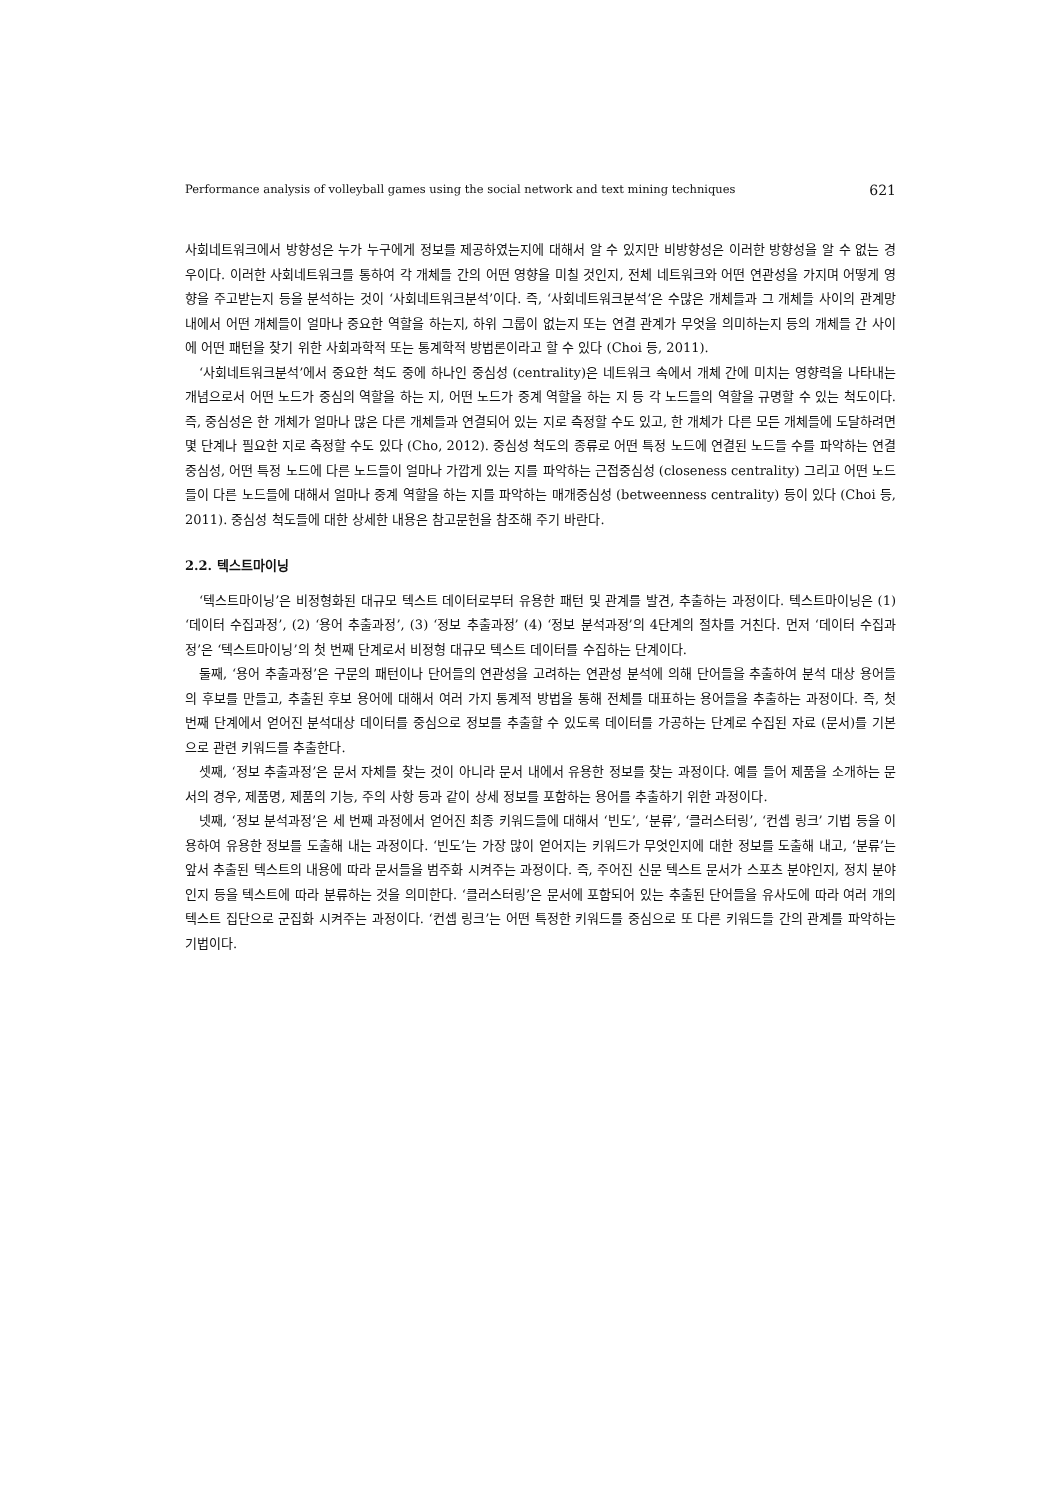Performance analysis of volleyball games using the social network and text mining techniques 621
사회네트워크에서 방향성은 누가 누구에게 정보를 제공하였는지에 대해서 알 수 있지만 비방향성은 이러한 방향성을 알 수 없는 경우이다. 이러한 사회네트워크를 통하여 각 개체들 간의 어떤 영향을 미칠 것인지, 전체 네트워크와 어떤 연관성을 가지며 어떻게 영향을 주고받는지 등을 분석하는 것이 ‘사회네트워크분석’이다. 즉, ‘사회네트워크분석’은 수많은 개체들과 그 개체들 사이의 관계망 내에서 어떤 개체들이 얼마나 중요한 역할을 하는지, 하위 그룹이 없는지 또는 연결 관계가 무엇을 의미하는지 등의 개체들 간 사이에 어떤 패턴을 찾기 위한 사회과학적 또는 통계학적 방법론이라고 할 수 있다 (Choi 등, 2011).
‘사회네트워크분석’에서 중요한 척도 중에 하나인 중심성 (centrality)은 네트워크 속에서 개체 간에 미치는 영향력을 나타내는 개념으로서 어떤 노드가 중심의 역할을 하는 지, 어떤 노드가 중계 역할을 하는 지 등 각 노드들의 역할을 규명할 수 있는 척도이다. 즉, 중심성은 한 개체가 얼마나 많은 다른 개체들과 연결되어 있는 지로 측정할 수도 있고, 한 개체가 다른 모든 개체들에 도달하려면 몇 단계나 필요한 지로 측정할 수도 있다 (Cho, 2012). 중심성 척도의 종류로 어떤 특정 노드에 연결된 노드들 수를 파악하는 연결중심성, 어떤 특정 노드에 다른 노드들이 얼마나 가깝게 있는 지를 파악하는 근접중심성 (closeness centrality) 그리고 어떤 노드들이 다른 노드들에 대해서 얼마나 중계 역할을 하는 지를 파악하는 매개중심성 (betweenness centrality) 등이 있다 (Choi 등, 2011). 중심성 척도들에 대한 상세한 내용은 참고문헌을 참조해 주기 바란다.
2.2. 텍스트마이닝
‘텍스트마이닝’은 비정형화된 대규모 텍스트 데이터로부터 유용한 패턴 및 관계를 발견, 추출하는 과정이다. 텍스트마이닝은 (1) ‘데이터 수집과정’, (2) ‘용어 추출과정’, (3) ‘정보 추출과정’ (4) ‘정보 분석과정’의 4단계의 절차를 거친다. 먼저 ‘데이터 수집과정’은 ‘텍스트마이닝’의 첫 번째 단계로서 비정형 대규모 텍스트 데이터를 수집하는 단계이다.
둘째, ‘용어 추출과정’은 구문의 패턴이나 단어들의 연관성을 고려하는 연관성 분석에 의해 단어들을 추출하여 분석 대상 용어들의 후보를 만들고, 추출된 후보 용어에 대해서 여러 가지 통계적 방법을 통해 전체를 대표하는 용어들을 추출하는 과정이다. 즉, 첫 번째 단계에서 얻어진 분석대상 데이터를 중심으로 정보를 추출할 수 있도록 데이터를 가공하는 단계로 수집된 자료 (문서)를 기본으로 관련 키워드를 추출한다.
셋째, ‘정보 추출과정’은 문서 자체를 찾는 것이 아니라 문서 내에서 유용한 정보를 찾는 과정이다. 예를 들어 제품을 소개하는 문서의 경우, 제품명, 제품의 기능, 주의 사항 등과 같이 상세 정보를 포함하는 용어를 추출하기 위한 과정이다.
넷째, ‘정보 분석과정’은 세 번째 과정에서 얻어진 최종 키워드들에 대해서 ‘빈도’, ‘분류’, ‘클러스터링’, ‘컨셉 링크’ 기법 등을 이용하여 유용한 정보를 도출해 내는 과정이다. ‘빈도’는 가장 많이 얻어지는 키워드가 무엇인지에 대한 정보를 도출해 내고, ‘분류’는 앞서 추출된 텍스트의 내용에 따라 문서들을 범주화 시켜주는 과정이다. 즉, 주어진 신문 텍스트 문서가 스포츠 분야인지, 정치 분야인지 등을 텍스트에 따라 분류하는 것을 의미한다. ‘클러스터링’은 문서에 포함되어 있는 추출된 단어들을 유사도에 따라 여러 개의 텍스트 집단으로 군집화 시켜주는 과정이다. ‘컨셉 링크’는 어떤 특정한 키워드를 중심으로 또 다른 키워드들 간의 관계를 파악하는 기법이다.